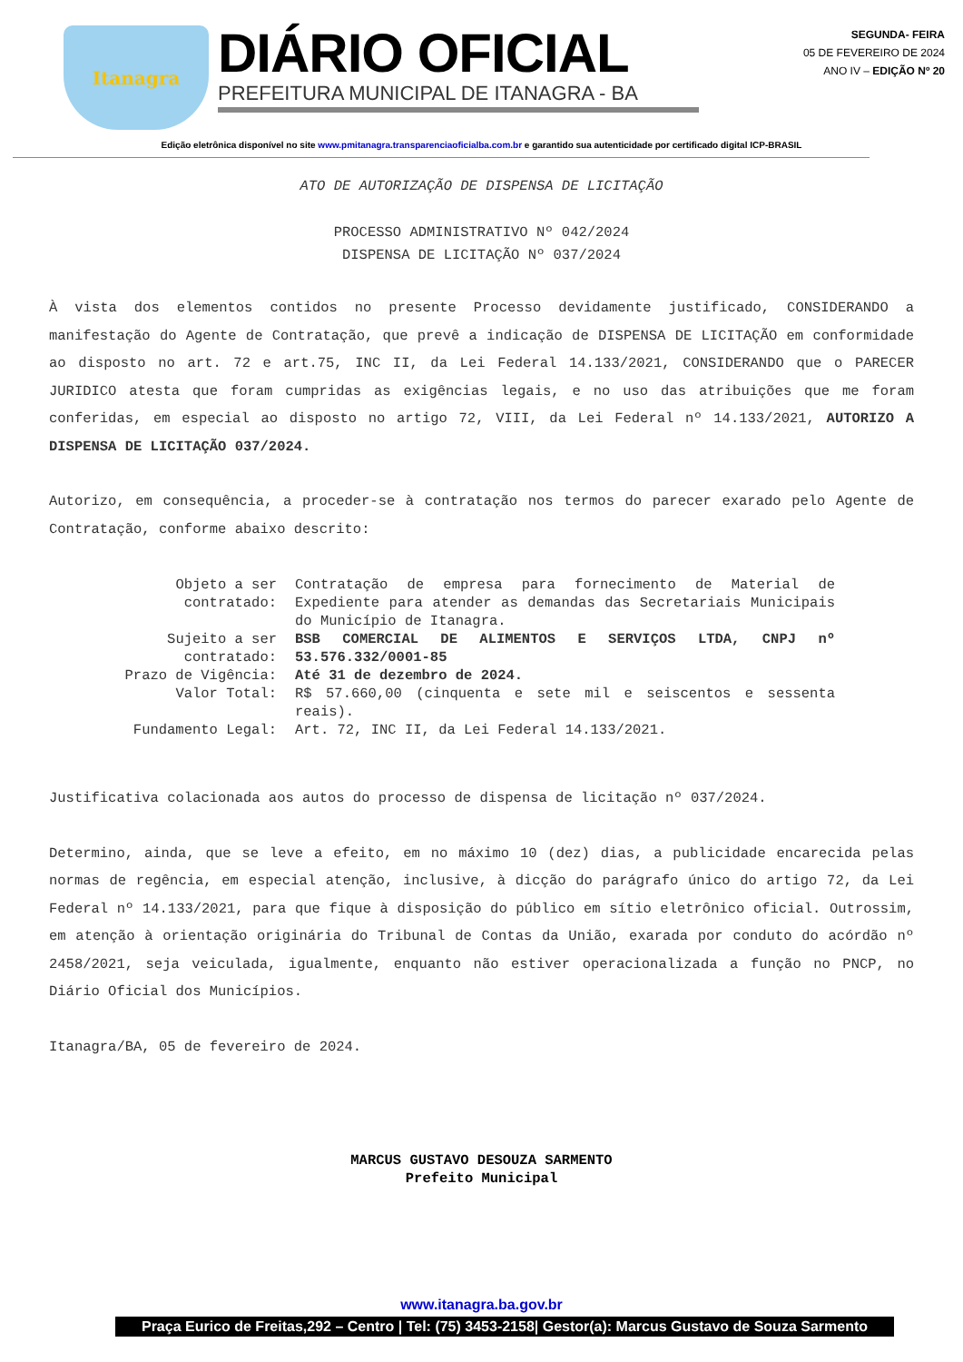Itanagra
DIÁRIO OFICIAL
PREFEITURA MUNICIPAL DE ITANAGRA - BA
SEGUNDA- FEIRA
05 DE FEVEREIRO DE 2024
ANO IV – EDIÇÃO Nº 20
Edição eletrônica disponível no site www.pmitanagra.transparenciaoficialba.com.br e garantido sua autenticidade por certificado digital ICP-BRASIL
ATO DE AUTORIZAÇÃO DE DISPENSA DE LICITAÇÃO
PROCESSO ADMINISTRATIVO Nº 042/2024
DISPENSA DE LICITAÇÃO Nº 037/2024
À vista dos elementos contidos no presente Processo devidamente justificado, CONSIDERANDO a manifestação do Agente de Contratação, que prevê a indicação de DISPENSA DE LICITAÇÃO em conformidade ao disposto no art. 72 e art.75, INC II, da Lei Federal 14.133/2021, CONSIDERANDO que o PARECER JURIDICO atesta que foram cumpridas as exigências legais, e no uso das atribuições que me foram conferidas, em especial ao disposto no artigo 72, VIII, da Lei Federal nº 14.133/2021, AUTORIZO A DISPENSA DE LICITAÇÃO 037/2024.
Autorizo, em consequência, a proceder-se à contratação nos termos do parecer exarado pelo Agente de Contratação, conforme abaixo descrito:
| Objeto a ser contratado: | Contratação de empresa para fornecimento de Material de Expediente para atender as demandas das Secretariais Municipais do Município de Itanagra. |
| Sujeito a ser contratado: | BSB COMERCIAL DE ALIMENTOS E SERVIÇOS LTDA, CNPJ nº 53.576.332/0001-85 |
| Prazo de Vigência: | Até 31 de dezembro de 2024. |
| Valor Total: | R$ 57.660,00 (cinquenta e sete mil e seiscentos e sessenta reais). |
| Fundamento Legal: | Art. 72, INC II, da Lei Federal 14.133/2021. |
Justificativa colacionada aos autos do processo de dispensa de licitação nº 037/2024.
Determino, ainda, que se leve a efeito, em no máximo 10 (dez) dias, a publicidade encarecida pelas normas de regência, em especial atenção, inclusive, à dicção do parágrafo único do artigo 72, da Lei Federal nº 14.133/2021, para que fique à disposição do público em sítio eletrônico oficial. Outrossim, em atenção à orientação originária do Tribunal de Contas da União, exarada por conduto do acórdão nº 2458/2021, seja veiculada, igualmente, enquanto não estiver operacionalizada a função no PNCP, no Diário Oficial dos Municípios.
Itanagra/BA, 05 de fevereiro de 2024.
MARCUS GUSTAVO DESOUZA SARMENTO
Prefeito Municipal
www.itanagra.ba.gov.br
Praça Eurico de Freitas,292 – Centro | Tel: (75) 3453-2158| Gestor(a): Marcus Gustavo de Souza Sarmento